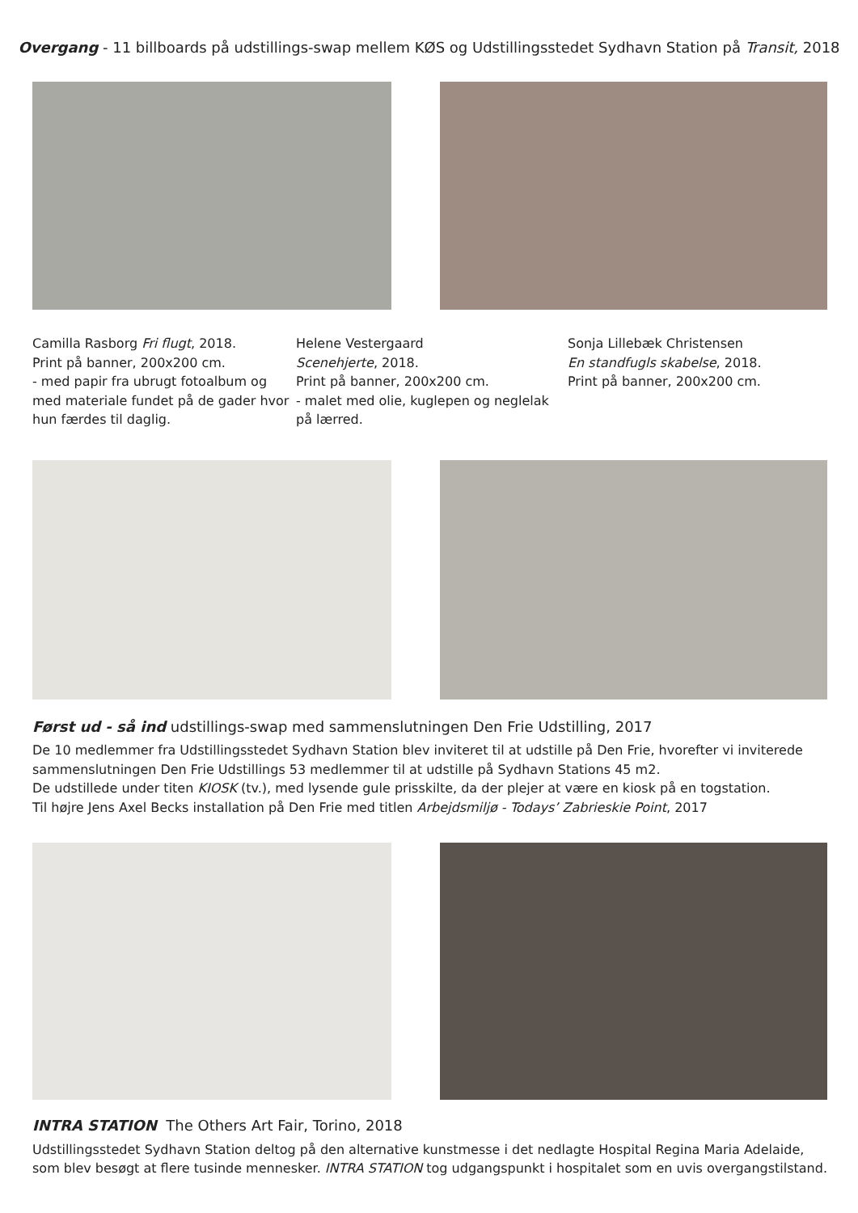Overgang - 11 billboards på udstillings-swap mellem KØS og Udstillingsstedet Sydhavn Station på Transit, 2018
Camilla Rasborg Fri flugt, 2018.
Print på banner, 200x200 cm.
- med papir fra ubrugt fotoalbum og med materiale fundet på de gader hvor hun færdes til daglig.
Helene Vestergaard
Scenehjerte, 2018.
Print på banner, 200x200 cm.
- malet med olie, kuglepen og neglelak på lærred.
Sonja Lillebæk Christensen
En standfugls skabelse, 2018.
Print på banner, 200x200 cm.
Først ud - så ind udstillings-swap med sammenslutningen Den Frie Udstilling, 2017
De 10 medlemmer fra Udstillingsstedet Sydhavn Station blev inviteret til at udstille på Den Frie, hvorefter vi inviterede sammenslutningen Den Frie Udstillings 53 medlemmer til at udstille på Sydhavn Stations 45 m2.
De udstillede under titen KIOSK (tv.), med lysende gule prisskilte, da der plejer at være en kiosk på en togstation.
Til højre Jens Axel Becks installation på Den Frie med titlen Arbejdsmiljø - Todays’ Zabrieskie Point, 2017
INTRA STATION The Others Art Fair, Torino, 2018
Udstillingsstedet Sydhavn Station deltog på den alternative kunstmesse i det nedlagte Hospital Regina Maria Adelaide, som blev besøgt at flere tusinde mennesker. INTRA STATION tog udgangspunkt i hospitalet som en uvis overgangstilstand.